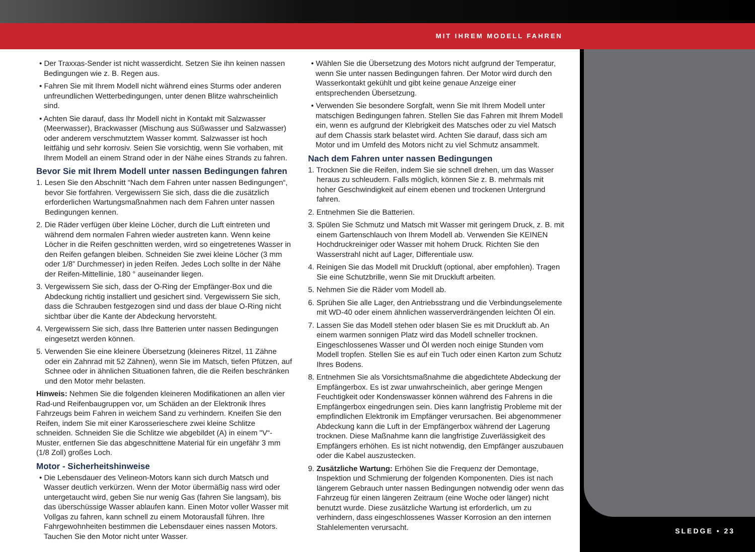MIT IHREM MODELL FAHREN
SLEDGE • 23
• Der Traxxas-Sender ist nicht wasserdicht. Setzen Sie ihn keinen nassen Bedingungen wie z. B. Regen aus.
• Fahren Sie mit Ihrem Modell nicht während eines Sturms oder anderen unfreundlichen Wetterbedingungen, unter denen Blitze wahrscheinlich sind.
• Achten Sie darauf, dass Ihr Modell nicht in Kontakt mit Salzwasser (Meerwasser), Brackwasser (Mischung aus Süßwasser und Salzwasser) oder anderem verschmutztem Wasser kommt. Salzwasser ist hoch leitfähig und sehr korrosiv. Seien Sie vorsichtig, wenn Sie vorhaben, mit Ihrem Modell an einem Strand oder in der Nähe eines Strands zu fahren.
Bevor Sie mit Ihrem Modell unter nassen Bedingungen fahren
1. Lesen Sie den Abschnitt “Nach dem Fahren unter nassen Bedingungen“, bevor Sie fortfahren. Vergewissern Sie sich, dass die die zusätzlich erforderlichen Wartungsmaßnahmen nach dem Fahren unter nassen Bedingungen kennen.
2. Die Räder verfügen über kleine Löcher, durch die Luft eintreten und während dem normalen Fahren wieder austreten kann. Wenn keine Löcher in die Reifen geschnitten werden, wird so eingetretenes Wasser in den Reifen gefangen bleiben. Schneiden Sie zwei kleine Löcher (3 mm oder 1/8” Durchmesser) in jeden Reifen. Jedes Loch sollte in der Nähe der Reifen-Mittellinie, 180 ° auseinander liegen.
3. Vergewissern Sie sich, dass der O-Ring der Empfänger-Box und die Abdeckung richtig installiert und gesichert sind. Vergewissern Sie sich, dass die Schrauben festgezogen sind und dass der blaue O-Ring nicht sichtbar über die Kante der Abdeckung hervorsteht.
4. Vergewissern Sie sich, dass Ihre Batterien unter nassen Bedingungen eingesetzt werden können.
5. Verwenden Sie eine kleinere Übersetzung (kleineres Ritzel, 11 Zähne oder ein Zahnrad mit 52 Zähnen), wenn Sie im Matsch, tiefen Pfützen, auf Schnee oder in ähnlichen Situationen fahren, die die Reifen beschränken und den Motor mehr belasten.
Hinweis: Nehmen Sie die folgenden kleineren Modifikationen an allen vier Rad-und Reifenbaugruppen vor, um Schäden an der Elektronik Ihres Fahrzeugs beim Fahren in weichem Sand zu verhindern. Kneifen Sie den Reifen, indem Sie mit einer Karosserieschere zwei kleine Schlitze schneiden. Schneiden Sie die Schlitze wie abgebildet (A) in einem "V“-Muster, entfernen Sie das abgeschnittene Material für ein ungefähr 3 mm (1/8 Zoll) großes Loch.
Motor - Sicherheitshinweise
• Die Lebensdauer des Velineon-Motors kann sich durch Matsch und Wasser deutlich verkürzen. Wenn der Motor übermäßig nass wird oder untergetaucht wird, geben Sie nur wenig Gas (fahren Sie langsam), bis das überschüssige Wasser ablaufen kann. Einen Motor voller Wasser mit Vollgas zu fahren, kann schnell zu einem Motorausfall führen. Ihre Fahrgewohnheiten bestimmen die Lebensdauer eines nassen Motors. Tauchen Sie den Motor nicht unter Wasser.
• Wählen Sie die Übersetzung des Motors nicht aufgrund der Temperatur, wenn Sie unter nassen Bedingungen fahren. Der Motor wird durch den Wasserkontakt gekühlt und gibt keine genaue Anzeige einer entsprechenden Übersetzung.
• Verwenden Sie besondere Sorgfalt, wenn Sie mit Ihrem Modell unter matschigen Bedingungen fahren. Stellen Sie das Fahren mit Ihrem Modell ein, wenn es aufgrund der Klebrigkeit des Matsches oder zu viel Matsch auf dem Chassis stark belastet wird. Achten Sie darauf, dass sich am Motor und im Umfeld des Motors nicht zu viel Schmutz ansammelt.
Nach dem Fahren unter nassen Bedingungen
1. Trocknen Sie die Reifen, indem Sie sie schnell drehen, um das Wasser heraus zu schleudern. Falls möglich, können Sie z. B. mehrmals mit hoher Geschwindigkeit auf einem ebenen und trockenen Untergrund fahren.
2. Entnehmen Sie die Batterien.
3. Spülen Sie Schmutz und Matsch mit Wasser mit geringem Druck, z. B. mit einem Gartenschlauch von Ihrem Modell ab. Verwenden Sie KEINEN Hochdruckreiniger oder Wasser mit hohem Druck. Richten Sie den Wasserstrahl nicht auf Lager, Differentiale usw.
4. Reinigen Sie das Modell mit Druckluft (optional, aber empfohlen). Tragen Sie eine Schutzbrille, wenn Sie mit Druckluft arbeiten.
5. Nehmen Sie die Räder vom Modell ab.
6. Sprühen Sie alle Lager, den Antriebsstrang und die Verbindungselemente mit WD-40 oder einem ähnlichen wasserverdrängenden leichten Öl ein.
7. Lassen Sie das Modell stehen oder blasen Sie es mit Druckluft ab. An einem warmen sonnigen Platz wird das Modell schneller trocknen. Eingeschlossenes Wasser und Öl werden noch einige Stunden vom Modell tropfen. Stellen Sie es auf ein Tuch oder einen Karton zum Schutz Ihres Bodens.
8. Entnehmen Sie als Vorsichtsmaßnahme die abgedichtete Abdeckung der Empfängerbox. Es ist zwar unwahrscheinlich, aber geringe Mengen Feuchtigkeit oder Kondenswasser können während des Fahrens in die Empfängerbox eingedrungen sein. Dies kann langfristig Probleme mit der empfindlichen Elektronik im Empfänger verursachen. Bei abgenommener Abdeckung kann die Luft in der Empfängerbox während der Lagerung trocknen. Diese Maßnahme kann die langfristige Zuverlässigkeit des Empfängers erhöhen. Es ist nicht notwendig, den Empfänger auszubauen oder die Kabel auszustecken.
9. Zusätzliche Wartung: Erhöhen Sie die Frequenz der Demontage, Inspektion und Schmierung der folgenden Komponenten. Dies ist nach längerem Gebrauch unter nassen Bedingungen notwendig oder wenn das Fahrzeug für einen längeren Zeitraum (eine Woche oder länger) nicht benutzt wurde. Diese zusätzliche Wartung ist erforderlich, um zu verhindern, dass eingeschlossenes Wasser Korrosion an den internen Stahlelementen verursacht.